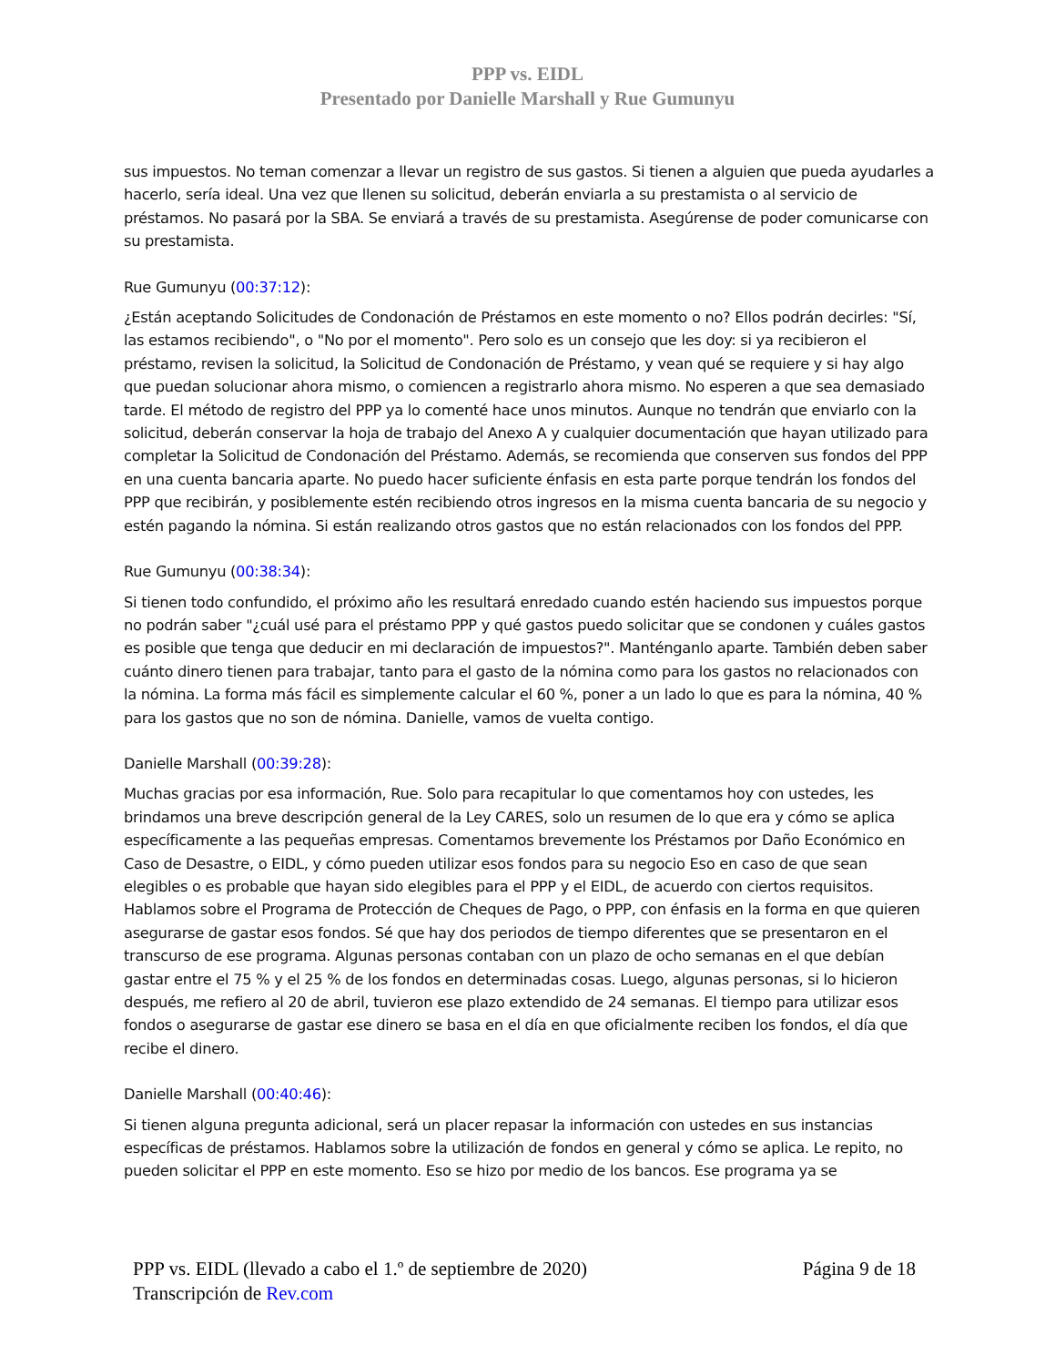PPP vs. EIDL
Presentado por Danielle Marshall y Rue Gumunyu
sus impuestos. No teman comenzar a llevar un registro de sus gastos. Si tienen a alguien que pueda ayudarles a hacerlo, sería ideal. Una vez que llenen su solicitud, deberán enviarla a su prestamista o al servicio de préstamos. No pasará por la SBA. Se enviará a través de su prestamista. Asegúrense de poder comunicarse con su prestamista.
Rue Gumunyu (00:37:12):
¿Están aceptando Solicitudes de Condonación de Préstamos en este momento o no? Ellos podrán decirles: "Sí, las estamos recibiendo", o "No por el momento". Pero solo es un consejo que les doy: si ya recibieron el préstamo, revisen la solicitud, la Solicitud de Condonación de Préstamo, y vean qué se requiere y si hay algo que puedan solucionar ahora mismo, o comiencen a registrarlo ahora mismo. No esperen a que sea demasiado tarde. El método de registro del PPP ya lo comenté hace unos minutos. Aunque no tendrán que enviarlo con la solicitud, deberán conservar la hoja de trabajo del Anexo A y cualquier documentación que hayan utilizado para completar la Solicitud de Condonación del Préstamo. Además, se recomienda que conserven sus fondos del PPP en una cuenta bancaria aparte. No puedo hacer suficiente énfasis en esta parte porque tendrán los fondos del PPP que recibirán, y posiblemente estén recibiendo otros ingresos en la misma cuenta bancaria de su negocio y estén pagando la nómina. Si están realizando otros gastos que no están relacionados con los fondos del PPP.
Rue Gumunyu (00:38:34):
Si tienen todo confundido, el próximo año les resultará enredado cuando estén haciendo sus impuestos porque no podrán saber "¿cuál usé para el préstamo PPP y qué gastos puedo solicitar que se condonen y cuáles gastos es posible que tenga que deducir en mi declaración de impuestos?". Manténganlo aparte. También deben saber cuánto dinero tienen para trabajar, tanto para el gasto de la nómina como para los gastos no relacionados con la nómina. La forma más fácil es simplemente calcular el 60 %, poner a un lado lo que es para la nómina, 40 % para los gastos que no son de nómina. Danielle, vamos de vuelta contigo.
Danielle Marshall (00:39:28):
Muchas gracias por esa información, Rue. Solo para recapitular lo que comentamos hoy con ustedes, les brindamos una breve descripción general de la Ley CARES, solo un resumen de lo que era y cómo se aplica específicamente a las pequeñas empresas. Comentamos brevemente los Préstamos por Daño Económico en Caso de Desastre, o EIDL, y cómo pueden utilizar esos fondos para su negocio Eso en caso de que sean elegibles o es probable que hayan sido elegibles para el PPP y el EIDL, de acuerdo con ciertos requisitos. Hablamos sobre el Programa de Protección de Cheques de Pago, o PPP, con énfasis en la forma en que quieren asegurarse de gastar esos fondos. Sé que hay dos periodos de tiempo diferentes que se presentaron en el transcurso de ese programa. Algunas personas contaban con un plazo de ocho semanas en el que debían gastar entre el 75 % y el 25 % de los fondos en determinadas cosas. Luego, algunas personas, si lo hicieron después, me refiero al 20 de abril, tuvieron ese plazo extendido de 24 semanas. El tiempo para utilizar esos fondos o asegurarse de gastar ese dinero se basa en el día en que oficialmente reciben los fondos, el día que recibe el dinero.
Danielle Marshall (00:40:46):
Si tienen alguna pregunta adicional, será un placer repasar la información con ustedes en sus instancias específicas de préstamos. Hablamos sobre la utilización de fondos en general y cómo se aplica. Le repito, no pueden solicitar el PPP en este momento. Eso se hizo por medio de los bancos. Ese programa ya se
PPP vs. EIDL (llevado a cabo el 1.º de septiembre de 2020)
Transcripción de Rev.com
Página 9 de 18